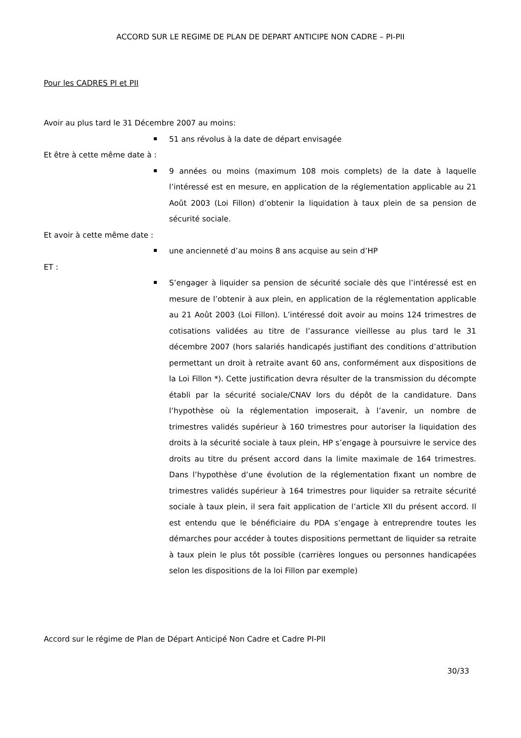ACCORD SUR LE REGIME DE PLAN DE DEPART ANTICIPE NON CADRE – PI-PII
Pour les CADRES PI et PII
Avoir au plus tard le 31 Décembre 2007 au moins:
51 ans révolus à la date de départ envisagée
Et être à cette même date à :
9 années ou moins (maximum 108 mois complets) de la date à laquelle l’intéressé est en mesure, en application de la réglementation applicable au 21 Août 2003 (Loi Fillon) d’obtenir la liquidation à taux plein de sa pension de sécurité sociale.
Et avoir à cette même date :
une ancienneté d’au moins 8 ans acquise au sein d’HP
ET :
S’engager à liquider sa pension de sécurité sociale dès que l’intéressé est en mesure de l’obtenir à aux plein, en application de la réglementation applicable au 21 Août 2003 (Loi Fillon). L’intéressé doit avoir au moins 124 trimestres de cotisations validées au titre de l’assurance vieillesse au plus tard le 31 décembre 2007 (hors salariés handicapés justifiant des conditions d’attribution permettant un droit à retraite avant 60 ans, conformément aux dispositions de la Loi Fillon *). Cette justification devra résulter de la transmission du décompte établi par la sécurité sociale/CNAV lors du dépôt de la candidature. Dans l’hypothèse où la réglementation imposerait, à l’avenir, un nombre de trimestres validés supérieur à 160 trimestres pour autoriser la liquidation des droits à la sécurité sociale à taux plein, HP s’engage à poursuivre le service des droits au titre du présent accord dans la limite maximale de 164 trimestres. Dans l’hypothèse d’une évolution de la réglementation fixant un nombre de trimestres validés supérieur à 164 trimestres pour liquider sa retraite sécurité sociale à taux plein, il sera fait application de l’article XII du présent accord. Il est entendu que le bénéficiaire du PDA s’engage à entreprendre toutes les démarches pour accéder à toutes dispositions permettant de liquider sa retraite à taux plein le plus tôt possible (carrières longues ou personnes handicapées selon les dispositions de la loi Fillon par exemple)
Accord sur le régime de Plan de Départ Anticipé Non Cadre et Cadre PI-PII
30/33